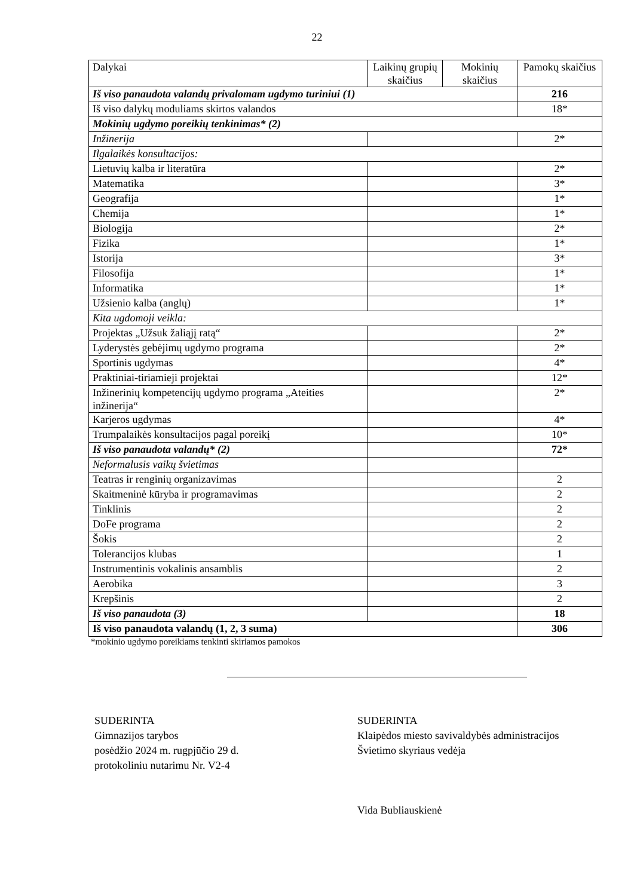22
| Dalykai | Laikinų grupių skaičius | Mokinių skaičius | Pamokų skaičius |
| --- | --- | --- | --- |
| Iš viso panaudota valandų privalomam ugdymo turiniui (1) | | | 216 |
| Iš viso dalykų moduliams skirtos valandos | | | 18* |
| Mokinių ugdymo poreikių tenkinimas* (2) | | | |
| Inžinerija | | | 2* |
| Ilgalaikės konsultacijos: | | | |
| Lietuvių kalba ir literatūra | | | 2* |
| Matematika | | | 3* |
| Geografija | | | 1* |
| Chemija | | | 1* |
| Biologija | | | 2* |
| Fizika | | | 1* |
| Istorija | | | 3* |
| Filosofija | | | 1* |
| Informatika | | | 1* |
| Užsienio kalba (anglų) | | | 1* |
| Kita ugdomoji veikla: | | | |
| Projektas „Užsuk žaliąjį ratą“ | | | 2* |
| Lyderystės gebėjimų ugdymo programa | | | 2* |
| Sportinis ugdymas | | | 4* |
| Praktiniai-tiriamieji projektai | | | 12* |
| Inžinerinių kompetencijų ugdymo programa „Ateities inžinerija“ | | | 2* |
| Karjeros ugdymas | | | 4* |
| Trumpalaikės konsultacijos pagal poreikį | | | 10* |
| Iš viso panaudota valandų* (2) | | | 72* |
| Neformalusis vaikų švietimas | | | |
| Teatras ir renginių organizavimas | | | 2 |
| Skaitmeninė kūryba ir programavimas | | | 2 |
| Tinklinis | | | 2 |
| DoFe programa | | | 2 |
| Šokis | | | 2 |
| Tolerancijos klubas | | | 1 |
| Instrumentinis vokalinis ansamblis | | | 2 |
| Aerobika | | | 3 |
| Krepšinis | | | 2 |
| Iš viso panaudota (3) | | | 18 |
| Iš viso panaudota valandų (1, 2, 3 suma) | | | 306 |
*mokinio ugdymo poreikiams tenkinti skiriamos pamokos
SUDERINTA
Gimnazijos tarybos
posėdžio 2024 m. rugpjūčio 29 d.
protokoliniu nutarimu Nr. V2-4
SUDERINTA
Klaipėdos miesto savivaldybės administracijos
Švietimo skyriaus vedėja
Vida Bubliauskienė